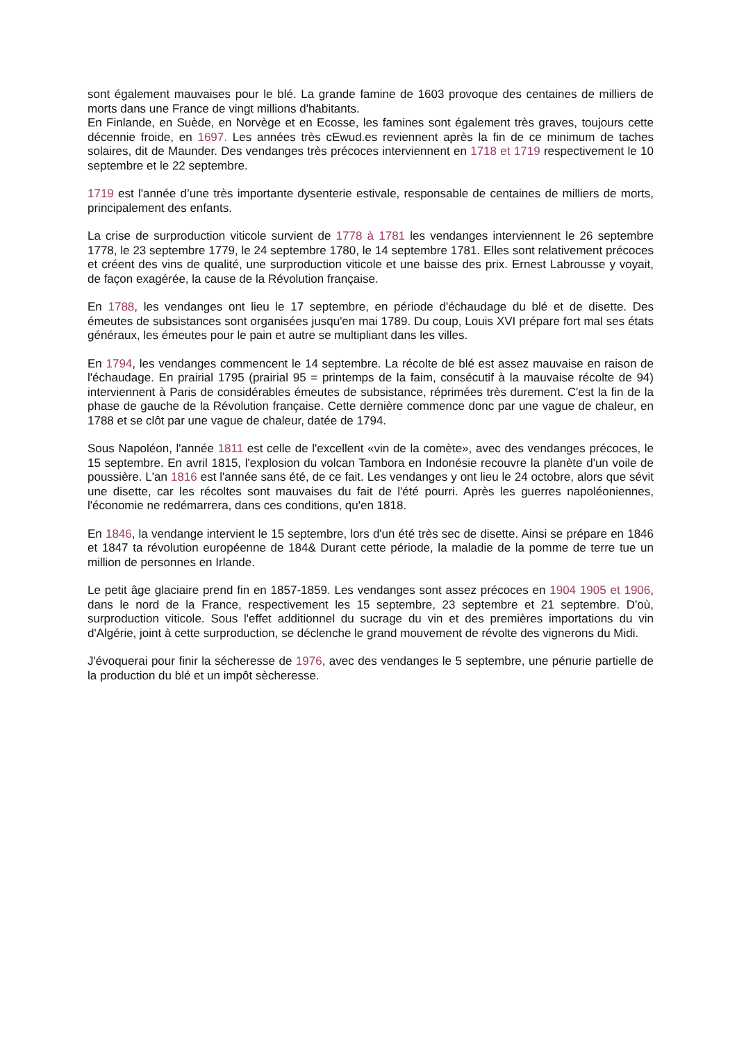sont également mauvaises pour le blé. La grande famine de 1603 provoque des centaines de milliers de morts dans une France de vingt millions d'habitants.
En Finlande, en Suède, en Norvège et en Ecosse, les famines sont également très graves, toujours cette décennie froide, en 1697. Les années très cEwud.es reviennent après la fin de ce minimum de taches solaires, dit de Maunder. Des vendanges très précoces interviennent en 1718 et 1719 respectivement le 10 septembre et le 22 septembre.
1719 est l'année d’une très importante dysenterie estivale, responsable de centaines de milliers de morts, principalement des enfants.
La crise de surproduction viticole survient de 1778 à 1781 les vendanges interviennent le 26 septembre 1778, le 23 septembre 1779, le 24 septembre 1780, le 14 septembre 1781. Elles sont relativement précoces et créent des vins de qualité, une surproduction viticole et une baisse des prix. Ernest Labrousse y voyait, de façon exagérée, la cause de la Révolution française.
En 1788, les vendanges ont lieu le 17 septembre, en période d'échaudage du blé et de disette. Des émeutes de subsistances sont organisées jusqu'en mai 1789. Du coup, Louis XVI prépare fort mal ses états généraux, les émeutes pour le pain et autre se multipliant dans les villes.
En 1794, les vendanges commencent le 14 septembre. La récolte de blé est assez mauvaise en raison de l'échaudage. En prairial 1795 (prairial 95 = printemps de la faim, consécutif à la mauvaise récolte de 94) interviennent à Paris de considérables émeutes de subsistance, réprimées très durement. C'est la fin de la phase de gauche de la Révolution française. Cette dernière commence donc par une vague de chaleur, en 1788 et se clôt par une vague de chaleur, datée de 1794.
Sous Napoléon, l'année 1811 est celle de l'excellent «vin de la comète», avec des vendanges précoces, le 15 septembre. En avril 1815, l'explosion du volcan Tambora en Indonésie recouvre la planète d'un voile de poussière. L'an 1816 est l'année sans été, de ce fait. Les vendanges y ont lieu le 24 octobre, alors que sévit une disette, car les récoltes sont mauvaises du fait de l'été pourri. Après les guerres napoléoniennes, l'économie ne redémarrera, dans ces conditions, qu'en 1818.
En 1846, la vendange intervient le 15 septembre, lors d'un été très sec de disette. Ainsi se prépare en 1846 et 1847 ta révolution européenne de 184& Durant cette période, la maladie de la pomme de terre tue un million de personnes en Irlande.
Le petit âge glaciaire prend fin en 1857-1859. Les vendanges sont assez précoces en 1904 1905 et 1906, dans le nord de la France, respectivement les 15 septembre, 23 septembre et 21 septembre. D'où, surproduction viticole. Sous l'effet additionnel du sucrage du vin et des premières importations du vin d'Algérie, joint à cette surproduction, se déclenche le grand mouvement de révolte des vignerons du Midi.
J'évoquerai pour finir la sécheresse de 1976, avec des vendanges le 5 septembre, une pénurie partielle de la production du blé et un impôt sècheresse.